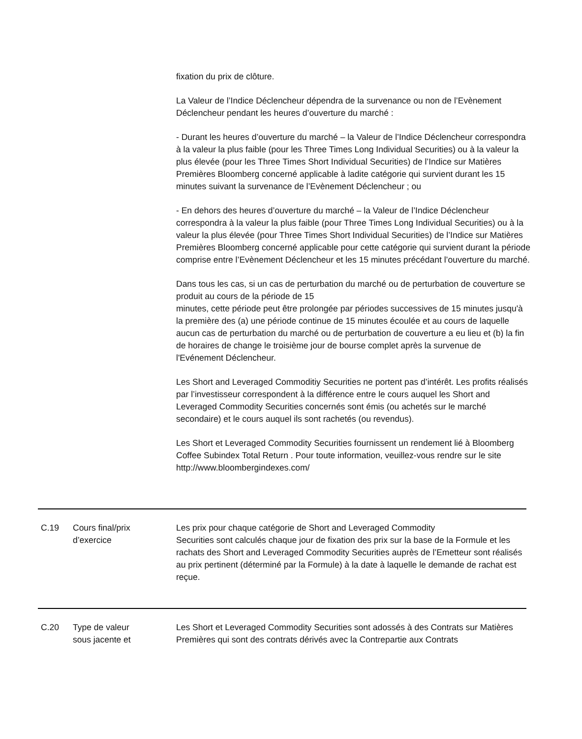fixation du prix de clôture.
La Valeur de l’Indice Déclencheur dépendra de la survenance ou non de l’Evènement Déclencheur pendant les heures d’ouverture du marché :
- Durant les heures d’ouverture du marché – la Valeur de l’Indice Déclencheur correspondra à la valeur la plus faible (pour les Three Times Long Individual Securities) ou à la valeur la plus élevée (pour les Three Times Short Individual Securities) de l’Indice sur Matières Premières Bloomberg concerné applicable à ladite catégorie qui survient durant les 15 minutes suivant la survenance de l’Evènement Déclencheur ; ou
- En dehors des heures d’ouverture du marché – la Valeur de l’Indice Déclencheur correspondra à la valeur la plus faible (pour Three Times Long Individual Securities) ou à la valeur la plus élevée (pour Three Times Short Individual Securities) de l’Indice sur Matières Premières Bloomberg concerné applicable pour cette catégorie qui survient durant la période comprise entre l’Evènement Déclencheur et les 15 minutes précédant l’ouverture du marché.
Dans tous les cas, si un cas de perturbation du marché ou de perturbation de couverture se produit au cours de la période de 15
minutes, cette période peut être prolongée par périodes successives de 15 minutes jusqu'à la première des (a) une période continue de 15 minutes écoulée et au cours de laquelle aucun cas de perturbation du marché ou de perturbation de couverture a eu lieu et (b) la fin de horaires de change le troisième jour de bourse complet après la survenue de l'Evénement Déclencheur.
Les Short and Leveraged Commoditiy Securities ne portent pas d’intérêt. Les profits réalisés par l’investisseur correspondent à la différence entre le cours auquel les Short and Leveraged Commodity Securities concernés sont émis (ou achetés sur le marché secondaire) et le cours auquel ils sont rachetés (ou revendus).
Les Short et Leveraged Commodity Securities fournissent un rendement lié à Bloomberg Coffee Subindex Total Return . Pour toute information, veuillez-vous rendre sur le site http://www.bloombergindexes.com/
| C.19 | Cours final/prix d’exercice | Les prix pour chaque catégorie de Short and Leveraged Commodity Securities sont calculés chaque jour de fixation des prix sur la base de la Formule et les rachats des Short and Leveraged Commodity Securities auprès de l’Emetteur sont réalisés au prix pertinent (déterminé par la Formule) à la date à laquelle le demande de rachat est reçue. |
| C.20 | Type de valeur sous jacente et | Les Short et Leveraged Commodity Securities sont adossés à des Contrats sur Matières Premières qui sont des contrats dérivés avec la Contrepartie aux Contrats |